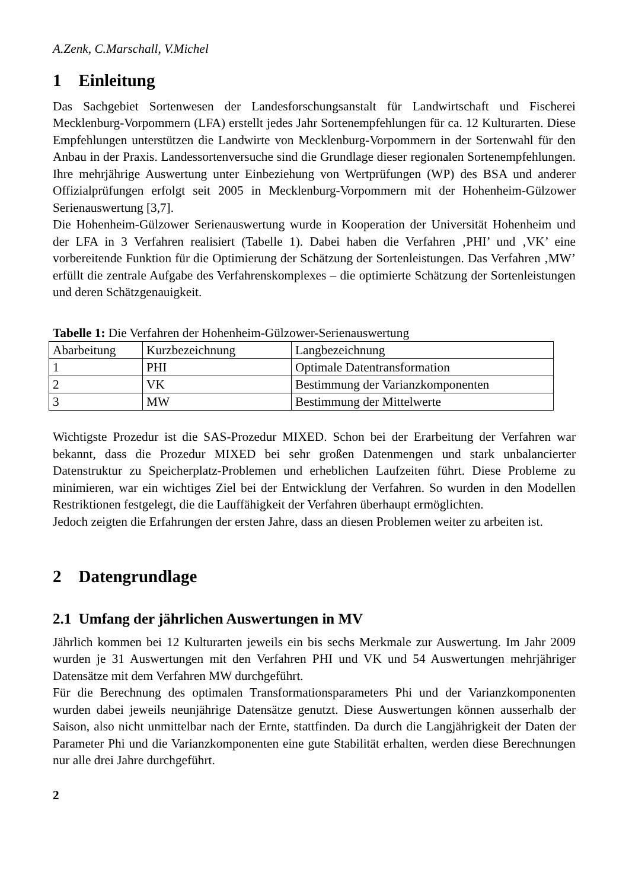A.Zenk, C.Marschall, V.Michel
1 Einleitung
Das Sachgebiet Sortenwesen der Landesforschungsanstalt für Landwirtschaft und Fischerei Mecklenburg-Vorpommern (LFA) erstellt jedes Jahr Sortenempfehlungen für ca. 12 Kulturarten. Diese Empfehlungen unterstützen die Landwirte von Mecklenburg-Vorpommern in der Sortenwahl für den Anbau in der Praxis. Landessortenversuche sind die Grundlage dieser regionalen Sortenempfehlungen. Ihre mehrjährige Auswertung unter Einbeziehung von Wertprüfungen (WP) des BSA und anderer Offizialprüfungen erfolgt seit 2005 in Mecklenburg-Vorpommern mit der Hohenheim-Gülzower Serienauswertung [3,7].
Die Hohenheim-Gülzower Serienauswertung wurde in Kooperation der Universität Hohenheim und der LFA in 3 Verfahren realisiert (Tabelle 1). Dabei haben die Verfahren ‚PHI’ und ‚VK’ eine vorbereitende Funktion für die Optimierung der Schätzung der Sortenleistungen. Das Verfahren ‚MW’ erfüllt die zentrale Aufgabe des Verfahrenskomplexes – die optimierte Schätzung der Sortenleistungen und deren Schätzgenauigkeit.
Tabelle 1: Die Verfahren der Hohenheim-Gülzower-Serienauswertung
| Abarbeitung | Kurzbezeichnung | Langbezeichnung |
| 1 | PHI | Optimale Datentransformation |
| 2 | VK | Bestimmung der Varianzkomponenten |
| 3 | MW | Bestimmung der Mittelwerte |
Wichtigste Prozedur ist die SAS-Prozedur MIXED. Schon bei der Erarbeitung der Verfahren war bekannt, dass die Prozedur MIXED bei sehr großen Datenmengen und stark unbalancierter Datenstruktur zu Speicherplatz-Problemen und erheblichen Laufzeiten führt. Diese Probleme zu minimieren, war ein wichtiges Ziel bei der Entwicklung der Verfahren. So wurden in den Modellen Restriktionen festgelegt, die die Lauffähigkeit der Verfahren überhaupt ermöglichten.
Jedoch zeigten die Erfahrungen der ersten Jahre, dass an diesen Problemen weiter zu arbeiten ist.
2 Datengrundlage
2.1 Umfang der jährlichen Auswertungen in MV
Jährlich kommen bei 12 Kulturarten jeweils ein bis sechs Merkmale zur Auswertung. Im Jahr 2009 wurden je 31 Auswertungen mit den Verfahren PHI und VK und 54 Auswertungen mehrjähriger Datensätze mit dem Verfahren MW durchgeführt.
Für die Berechnung des optimalen Transformationsparameters Phi und der Varianzkomponenten wurden dabei jeweils neunjährige Datensätze genutzt. Diese Auswertungen können ausserhalb der Saison, also nicht unmittelbar nach der Ernte, stattfinden. Da durch die Langjährigkeit der Daten der Parameter Phi und die Varianzkomponenten eine gute Stabilität erhalten, werden diese Berechnungen nur alle drei Jahre durchgeführt.
2